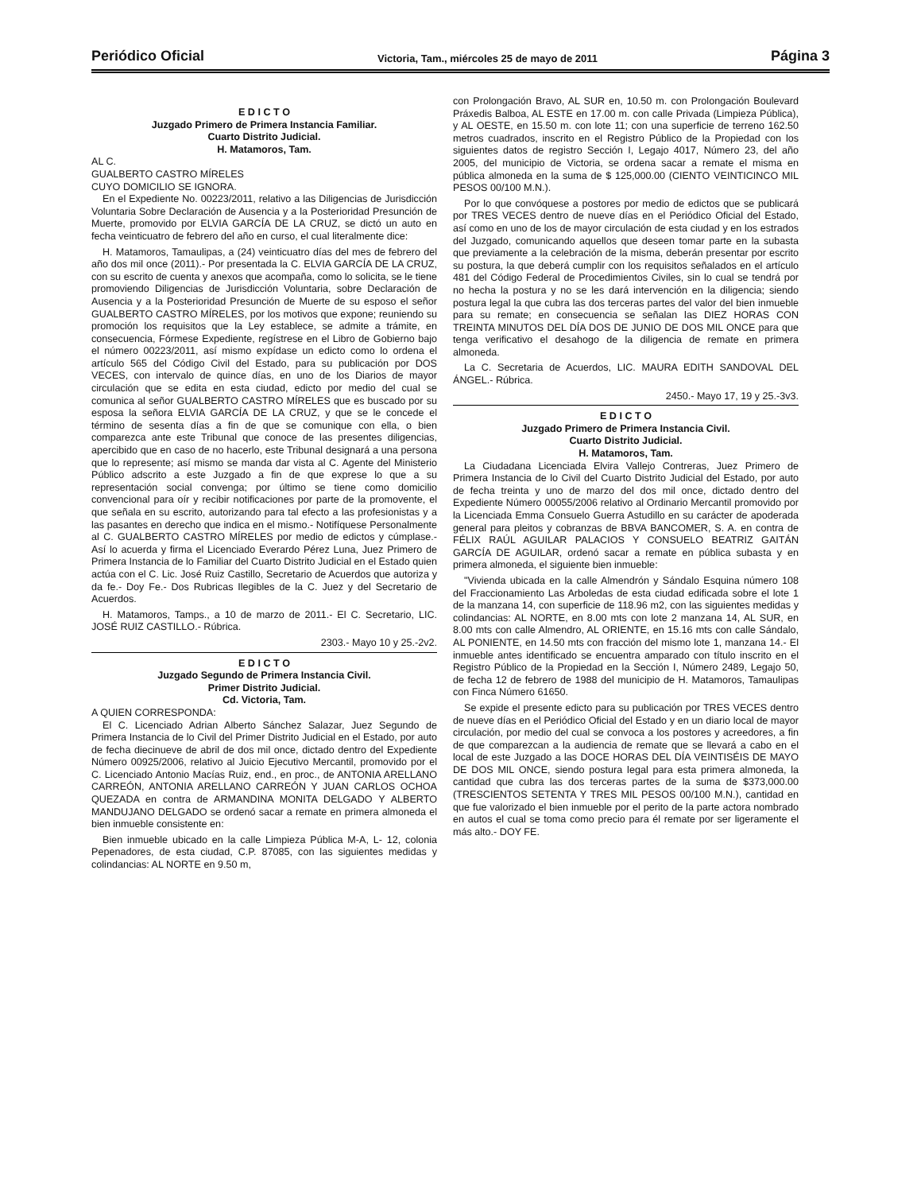Periódico Oficial Victoria, Tam., miércoles 25 de mayo de 2011 Página 3
E D I C T O
Juzgado Primero de Primera Instancia Familiar.
Cuarto Distrito Judicial.
H. Matamoros, Tam.
AL C.
GUALBERTO CASTRO MÍRELES
CUYO DOMICILIO SE IGNORA.
En el Expediente No. 00223/2011, relativo a las Diligencias de Jurisdicción Voluntaria Sobre Declaración de Ausencia y a la Posterioridad Presunción de Muerte, promovido por ELVIA GARCÍA DE LA CRUZ, se dictó un auto en fecha veinticuatro de febrero del año en curso, el cual literalmente dice:
H. Matamoros, Tamaulipas, a (24) veinticuatro días del mes de febrero del año dos mil once (2011).- Por presentada la C. ELVIA GARCÍA DE LA CRUZ, con su escrito de cuenta y anexos que acompaña, como lo solicita, se le tiene promoviendo Diligencias de Jurisdicción Voluntaria, sobre Declaración de Ausencia y a la Posterioridad Presunción de Muerte de su esposo el señor GUALBERTO CASTRO MÍRELES, por los motivos que expone; reuniendo su promoción los requisitos que la Ley establece, se admite a trámite, en consecuencia, Fórmese Expediente, regístrese en el Libro de Gobierno bajo el número 00223/2011, así mismo expídase un edicto como lo ordena el artículo 565 del Código Civil del Estado, para su publicación por DOS VECES, con intervalo de quince días, en uno de los Diarios de mayor circulación que se edita en esta ciudad, edicto por medio del cual se comunica al señor GUALBERTO CASTRO MÍRELES que es buscado por su esposa la señora ELVIA GARCÍA DE LA CRUZ, y que se le concede el término de sesenta días a fin de que se comunique con ella, o bien comparezca ante este Tribunal que conoce de las presentes diligencias, apercibido que en caso de no hacerlo, este Tribunal designará a una persona que lo represente; así mismo se manda dar vista al C. Agente del Ministerio Público adscrito a este Juzgado a fin de que exprese lo que a su representación social convenga; por último se tiene como domicilio convencional para oír y recibir notificaciones por parte de la promovente, el que señala en su escrito, autorizando para tal efecto a las profesionistas y a las pasantes en derecho que indica en el mismo.- Notifíquese Personalmente al C. GUALBERTO CASTRO MÍRELES por medio de edictos y cúmplase.- Así lo acuerda y firma el Licenciado Everardo Pérez Luna, Juez Primero de Primera Instancia de lo Familiar del Cuarto Distrito Judicial en el Estado quien actúa con el C. Lic. José Ruiz Castillo, Secretario de Acuerdos que autoriza y da fe.- Doy Fe.- Dos Rubricas Ilegibles de la C. Juez y del Secretario de Acuerdos.
H. Matamoros, Tamps., a 10 de marzo de 2011.- El C. Secretario, LIC. JOSÉ RUIZ CASTILLO.- Rúbrica.
2303.- Mayo 10 y 25.-2v2.
E D I C T O
Juzgado Segundo de Primera Instancia Civil.
Primer Distrito Judicial.
Cd. Victoria, Tam.
A QUIEN CORRESPONDA:
El C. Licenciado Adrian Alberto Sánchez Salazar, Juez Segundo de Primera Instancia de lo Civil del Primer Distrito Judicial en el Estado, por auto de fecha diecinueve de abril de dos mil once, dictado dentro del Expediente Número 00925/2006, relativo al Juicio Ejecutivo Mercantil, promovido por el C. Licenciado Antonio Macías Ruiz, end., en proc., de ANTONIA ARELLANO CARREÓN, ANTONIA ARELLANO CARREÓN Y JUAN CARLOS OCHOA QUEZADA en contra de ARMANDINA MONITA DELGADO Y ALBERTO MANDUJANO DELGADO se ordenó sacar a remate en primera almoneda el bien inmueble consistente en:
Bien inmueble ubicado en la calle Limpieza Pública M-A, L- 12, colonia Pepenadores, de esta ciudad, C.P. 87085, con las siguientes medidas y colindancias: AL NORTE en 9.50 m,
con Prolongación Bravo, AL SUR en, 10.50 m. con Prolongación Boulevard Práxedis Balboa, AL ESTE en 17.00 m. con calle Privada (Limpieza Pública), y AL OESTE, en 15.50 m. con lote 11; con una superficie de terreno 162.50 metros cuadrados, inscrito en el Registro Público de la Propiedad con los siguientes datos de registro Sección I, Legajo 4017, Número 23, del año 2005, del municipio de Victoria, se ordena sacar a remate el misma en pública almoneda en la suma de $ 125,000.00 (CIENTO VEINTICINCO MIL PESOS 00/100 M.N.).
Por lo que convóquese a postores por medio de edictos que se publicará por TRES VECES dentro de nueve días en el Periódico Oficial del Estado, así como en uno de los de mayor circulación de esta ciudad y en los estrados del Juzgado, comunicando aquellos que deseen tomar parte en la subasta que previamente a la celebración de la misma, deberán presentar por escrito su postura, la que deberá cumplir con los requisitos señalados en el artículo 481 del Código Federal de Procedimientos Civiles, sin lo cual se tendrá por no hecha la postura y no se les dará intervención en la diligencia; siendo postura legal la que cubra las dos terceras partes del valor del bien inmueble para su remate; en consecuencia se señalan las DIEZ HORAS CON TREINTA MINUTOS DEL DÍA DOS DE JUNIO DE DOS MIL ONCE para que tenga verificativo el desahogo de la diligencia de remate en primera almoneda.
La C. Secretaria de Acuerdos, LIC. MAURA EDITH SANDOVAL DEL ÁNGEL.- Rúbrica.
2450.- Mayo 17, 19 y 25.-3v3.
E D I C T O
Juzgado Primero de Primera Instancia Civil.
Cuarto Distrito Judicial.
H. Matamoros, Tam.
La Ciudadana Licenciada Elvira Vallejo Contreras, Juez Primero de Primera Instancia de lo Civil del Cuarto Distrito Judicial del Estado, por auto de fecha treinta y uno de marzo del dos mil once, dictado dentro del Expediente Número 00055/2006 relativo al Ordinario Mercantil promovido por la Licenciada Emma Consuelo Guerra Astudillo en su carácter de apoderada general para pleitos y cobranzas de BBVA BANCOMER, S. A. en contra de FÉLIX RAÚL AGUILAR PALACIOS Y CONSUELO BEATRIZ GAITÁN GARCÍA DE AGUILAR, ordenó sacar a remate en pública subasta y en primera almoneda, el siguiente bien inmueble:
"Vivienda ubicada en la calle Almendrón y Sándalo Esquina número 108 del Fraccionamiento Las Arboledas de esta ciudad edificada sobre el lote 1 de la manzana 14, con superficie de 118.96 m2, con las siguientes medidas y colindancias: AL NORTE, en 8.00 mts con lote 2 manzana 14, AL SUR, en 8.00 mts con calle Almendro, AL ORIENTE, en 15.16 mts con calle Sándalo, AL PONIENTE, en 14.50 mts con fracción del mismo lote 1, manzana 14.- El inmueble antes identificado se encuentra amparado con título inscrito en el Registro Público de la Propiedad en la Sección I, Número 2489, Legajo 50, de fecha 12 de febrero de 1988 del municipio de H. Matamoros, Tamaulipas con Finca Número 61650.
Se expide el presente edicto para su publicación por TRES VECES dentro de nueve días en el Periódico Oficial del Estado y en un diario local de mayor circulación, por medio del cual se convoca a los postores y acreedores, a fin de que comparezcan a la audiencia de remate que se llevará a cabo en el local de este Juzgado a las DOCE HORAS DEL DÍA VEINTISÉIS DE MAYO DE DOS MIL ONCE, siendo postura legal para esta primera almoneda, la cantidad que cubra las dos terceras partes de la suma de $373,000.00 (TRESCIENTOS SETENTA Y TRES MIL PESOS 00/100 M.N.), cantidad en que fue valorizado el bien inmueble por el perito de la parte actora nombrado en autos el cual se toma como precio para él remate por ser ligeramente el más alto.- DOY FE.